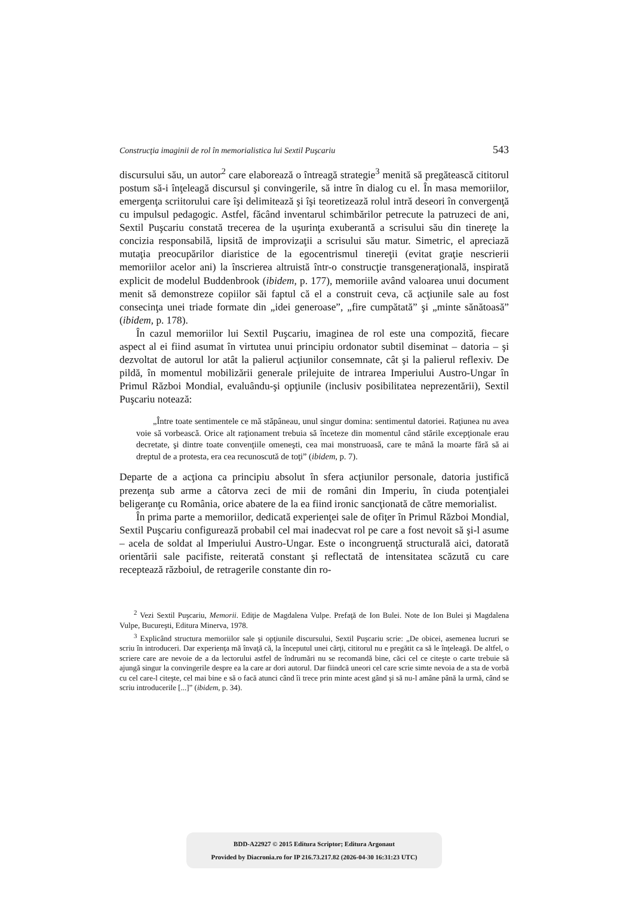Construcţia imaginii de rol în memorialistica lui Sextil Puşcariu 543
discursului său, un autor<sup>2</sup> care elaborează o întreagă strategie<sup>3</sup> menită să pregătească cititorul postum să-i înţeleagă discursul şi convingerile, să intre în dialog cu el. În masa memoriilor, emergenţa scriitorului care îşi delimitează şi îşi teoretizează rolul intră deseori în convergenţă cu impulsul pedagogic. Astfel, făcând inventarul schimbărilor petrecute la patruzeci de ani, Sextil Puşcariu constată trecerea de la uşurinţa exuberantă a scrisului său din tinereţe la concizia responsabilă, lipsită de improvizaţii a scrisului său matur. Simetric, el apreciază mutaţia preocupărilor diaristice de la egocentrismul tinereţii (evitat graţie nescrierii memoriilor acelor ani) la înscrierea altruistă într-o construcţie transgeneraţională, inspirată explicit de modelul Buddenbrook (ibidem, p. 177), memoriile având valoarea unui document menit să demonstreze copiilor săi faptul că el a construit ceva, că acţiunile sale au fost consecinţa unei triade formate din „idei generoase”, „fire cumpătată” şi „minte sănătoasă” (ibidem, p. 178).
În cazul memoriilor lui Sextil Puşcariu, imaginea de rol este una compozită, fiecare aspect al ei fiind asumat în virtutea unui principiu ordonator subtil diseminat – datoria – şi dezvoltat de autorul lor atât la palierul acţiunilor consemnate, cât şi la palierul reflexiv. De pildă, în momentul mobilizării generale prilejuite de intrarea Imperiului Austro-Ungar în Primul Război Mondial, evaluându-şi opţiunile (inclusiv posibilitatea neprezentării), Sextil Puşcariu notează:
„Între toate sentimentele ce mă stăpâneau, unul singur domina: sentimentul datoriei. Raţiunea nu avea voie să vorbească. Orice alt raţionament trebuia să înceteze din momentul când stările excepţionale erau decretate, şi dintre toate convenţiile omeneşti, cea mai monstruoasă, care te mână la moarte fără să ai dreptul de a protesta, era cea recunoscută de toţi” (ibidem, p. 7).
Departe de a acţiona ca principiu absolut în sfera acţiunilor personale, datoria justifică prezenţa sub arme a câtorva zeci de mii de români din Imperiu, în ciuda potenţialei beligeranţe cu România, orice abatere de la ea fiind ironic sancţionată de către memorialist.
În prima parte a memoriilor, dedicată experienţei sale de ofiţer în Primul Război Mondial, Sextil Puşcariu configurează probabil cel mai inadecvat rol pe care a fost nevoit să şi-l asume – acela de soldat al Imperiului Austro-Ungar. Este o incongruenţă structurală aici, datorată orientării sale pacifiste, reiterată constant şi reflectată de intensitatea scăzută cu care receptează războiul, de retragerile constante din ro-
<sup>2</sup> Vezi Sextil Puşcariu, Memorii. Ediţie de Magdalena Vulpe. Prefaţă de Ion Bulei. Note de Ion Bulei şi Magdalena Vulpe, Bucureşti, Editura Minerva, 1978.
<sup>3</sup> Explicând structura memoriilor sale şi opţiunile discursului, Sextil Puşcariu scrie: „De obicei, asemenea lucruri se scriu în introduceri. Dar experienţa mă învaţă că, la începutul unei cărţi, cititorul nu e pregătit ca să le înţeleagă. De altfel, o scriere care are nevoie de a da lectorului astfel de îndrumări nu se recomandă bine, căci cel ce citeşte o carte trebuie să ajungă singur la convingerile despre ea la care ar dori autorul. Dar fiindcă uneori cel care scrie simte nevoia de a sta de vorbă cu cel care-l citeşte, cel mai bine e să o facă atunci când îi trece prin minte acest gând şi să nu-l amâne până la urmă, când se scriu introducerile [...]” (ibidem, p. 34).
BDD-A22927 © 2015 Editura Scriptor; Editura Argonaut
Provided by Diacronia.ro for IP 216.73.217.82 (2026-04-30 16:31:23 UTC)